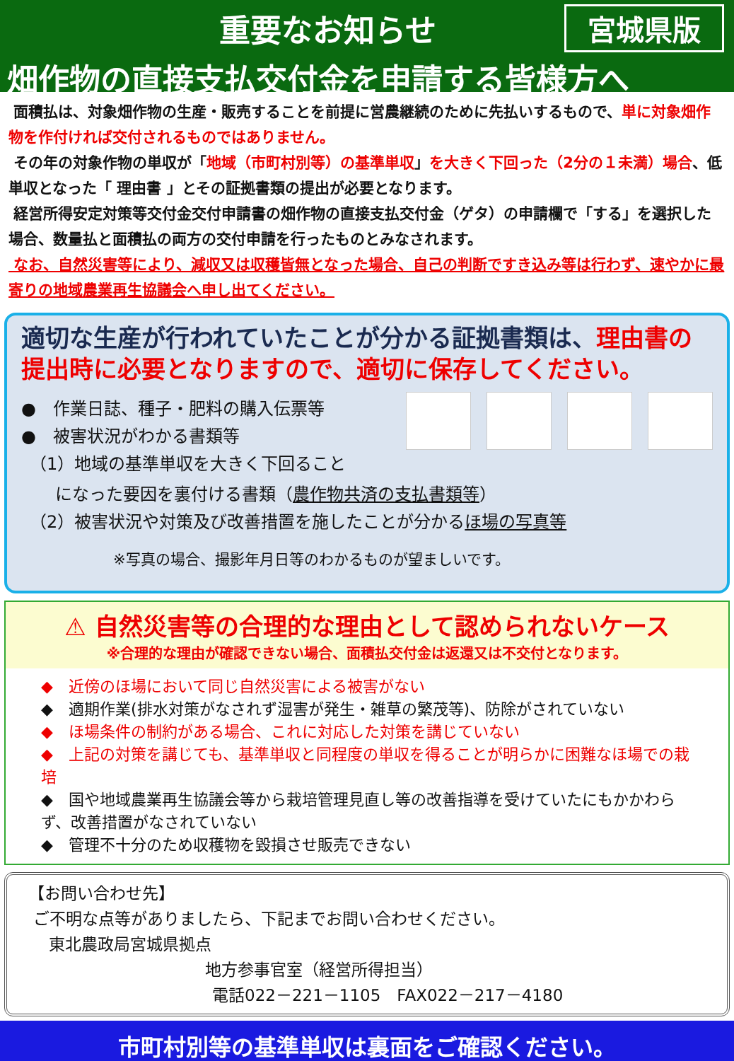重要なお知らせ 宮城県版
畑作物の直接支払交付金を申請する皆様方へ
面積払は、対象畑作物の生産・販売することを前提に営農継続のために先払いするもので、単に対象畑作物を作付ければ交付されるものではありません。
その年の対象作物の単収が「地域（市町村別等）の基準単収」を大きく下回った（2分の１未満）場合、低単収となった「 理由書 」とその証拠書類の提出が必要となります。
経営所得安定対策等交付金交付申請書の畑作物の直接支払交付金（ゲタ）の申請欄で「する」を選択した場合、数量払と面積払の両方の交付申請を行ったものとみなされます。
なお、自然災害等により、減収又は収穫皆無となった場合、自己の判断ですき込み等は行わず、速やかに最寄りの地域農業再生協議会へ申し出てください。
適切な生産が行われていたことが分かる証拠書類は、理由書の提出時に必要となりますので、適切に保存してください。
●　作業日誌、種子・肥料の購入伝票等
●　被害状況がわかる書類等
　（1）地域の基準単収を大きく下回ること
　　になった要因を裏付ける書類（農作物共済の支払書類等）
　（2）被害状況や対策及び改善措置を施したことが分かるほ場の写真等
※写真の場合、撮影年月日等のわかるものが望ましいです。
⚠ 自然災害等の合理的な理由として認められないケース
※合理的な理由が確認できない場合、面積払交付金は返還又は不交付となります。
◆　近傍のほ場において同じ自然災害による被害がない
◆　適期作業(排水対策がなされず湿害が発生・雑草の繁茂等)、防除がされていない
◆　ほ場条件の制約がある場合、これに対応した対策を講じていない
◆　上記の対策を講じても、基準単収と同程度の単収を得ることが明らかに困難なほ場での栽培
◆　国や地域農業再生協議会等から栽培管理見直し等の改善指導を受けていたにもかかわらず、改善措置がなされていない
◆　管理不十分のため収穫物を毀損させ販売できない
【お問い合わせ先】
ご不明な点等がありましたら、下記までお問い合わせください。
東北農政局宮城県拠点
地方参事官室（経営所得担当）
電話022－221－1105　FAX022－217－4180
市町村別等の基準単収は裏面をご確認ください。